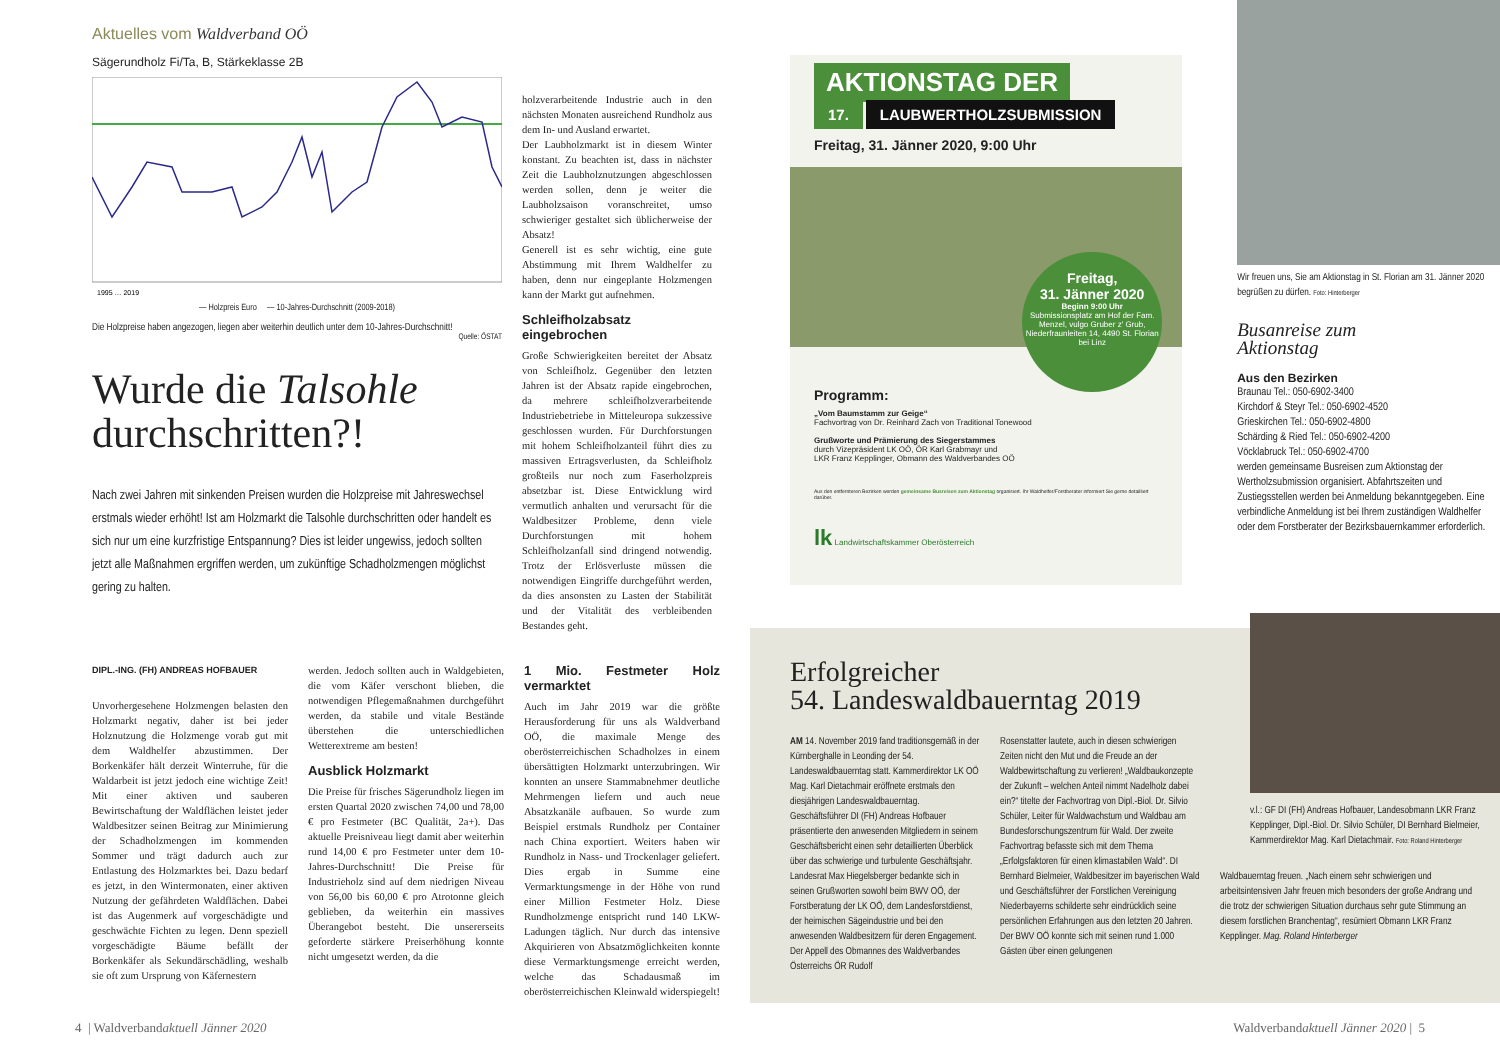Aktuelles vom Waldverband OÖ
Sägerundholz Fi/Ta, B, Stärkeklasse 2B
1995 … 2019
— Holzpreis Euro — 10-Jahres-Durchschnitt (2009-2018)
Die Holzpreise haben angezogen, liegen aber weiterhin deutlich unter dem 10-Jahres-Durchschnitt!
Quelle: ÖSTAT
Wurde die Talsohle durchschritten?!
Nach zwei Jahren mit sinkenden Preisen wurden die Holzpreise mit Jahreswechsel erstmals wieder erhöht! Ist am Holzmarkt die Talsohle durchschritten oder handelt es sich nur um eine kurzfristige Entspannung? Dies ist leider ungewiss, jedoch sollten jetzt alle Maßnahmen ergriffen werden, um zukünftige Schadholzmengen möglichst gering zu halten.
holzverarbeitende Industrie auch in den nächsten Monaten ausreichend Rundholz aus dem In- und Ausland erwartet.
Der Laubholzmarkt ist in diesem Winter konstant. Zu beachten ist, dass in nächster Zeit die Laubholznutzungen abgeschlossen werden sollen, denn je weiter die Laubholzsaison voranschreitet, umso schwieriger gestaltet sich üblicherweise der Absatz!
Generell ist es sehr wichtig, eine gute Abstimmung mit Ihrem Waldhelfer zu haben, denn nur eingeplante Holzmengen kann der Markt gut aufnehmen.
Schleifholzabsatz eingebrochen
Große Schwierigkeiten bereitet der Absatz von Schleifholz. Gegenüber den letzten Jahren ist der Absatz rapide eingebrochen, da mehrere schleifholzverarbeitende Industriebetriebe in Mitteleuropa sukzessive geschlossen wurden. Für Durchforstungen mit hohem Schleifholzanteil führt dies zu massiven Ertragsverlusten, da Schleifholz großteils nur noch zum Faserholzpreis absetzbar ist. Diese Entwicklung wird vermutlich anhalten und verursacht für die Waldbesitzer Probleme, denn viele Durchforstungen mit hohem Schleifholzanfall sind dringend notwendig. Trotz der Erlösverluste müssen die notwendigen Eingriffe durchgeführt werden, da dies ansonsten zu Lasten der Stabilität und der Vitalität des verbleibenden Bestandes geht.
DIPL.-ING. (FH) ANDREAS HOFBAUER
Unvorhergesehene Holzmengen belasten den Holzmarkt negativ, daher ist bei jeder Holznutzung die Holzmenge vorab gut mit dem Waldhelfer abzustimmen. Der Borkenkäfer hält derzeit Winterruhe, für die Waldarbeit ist jetzt jedoch eine wichtige Zeit! Mit einer aktiven und sauberen Bewirtschaftung der Waldflächen leistet jeder Waldbesitzer seinen Beitrag zur Minimierung der Schadholzmengen im kommenden Sommer und trägt dadurch auch zur Entlastung des Holzmarktes bei. Dazu bedarf es jetzt, in den Wintermonaten, einer aktiven Nutzung der gefährdeten Waldflächen. Dabei ist das Augenmerk auf vorgeschädigte und geschwächte Fichten zu legen. Denn speziell vorgeschädigte Bäume befällt der Borkenkäfer als Sekundärschädling, weshalb sie oft zum Ursprung von Käfernestern
werden. Jedoch sollten auch in Waldgebieten, die vom Käfer verschont blieben, die notwendigen Pflegemaßnahmen durchgeführt werden, da stabile und vitale Bestände überstehen die unterschiedlichen Wetterextreme am besten!
Ausblick Holzmarkt
Die Preise für frisches Sägerundholz liegen im ersten Quartal 2020 zwischen 74,00 und 78,00 € pro Festmeter (BC Qualität, 2a+). Das aktuelle Preisniveau liegt damit aber weiterhin rund 14,00 € pro Festmeter unter dem 10-Jahres-Durchschnitt! Die Preise für Industrieholz sind auf dem niedrigen Niveau von 56,00 bis 60,00 € pro Atrotonne gleich geblieben, da weiterhin ein massives Überangebot besteht. Die unsererseits geforderte stärkere Preiserhöhung konnte nicht umgesetzt werden, da die
1 Mio. Festmeter Holz vermarktet
Auch im Jahr 2019 war die größte Herausforderung für uns als Waldverband OÖ, die maximale Menge des oberösterreichischen Schadholzes in einem übersättigten Holzmarkt unterzubringen. Wir konnten an unsere Stammabnehmer deutliche Mehrmengen liefern und auch neue Absatzkanäle aufbauen. So wurde zum Beispiel erstmals Rundholz per Container nach China exportiert. Weiters haben wir Rundholz in Nass- und Trockenlager geliefert. Dies ergab in Summe eine Vermarktungsmenge in der Höhe von rund einer Million Festmeter Holz. Diese Rundholzmenge entspricht rund 140 LKW-Ladungen täglich. Nur durch das intensive Akquirieren von Absatzmöglichkeiten konnte diese Vermarktungsmenge erreicht werden, welche das Schadausmaß im oberösterreichischen Kleinwald widerspiegelt!
4 | Waldverbandaktuell Jänner 2020
AKTIONSTAG DER
17. LAUBWERTHOLZSUBMISSION
Freitag, 31. Jänner 2020, 9:00 Uhr
Freitag,
31. Jänner 2020
Beginn 9:00 Uhr
Submissionsplatz am Hof der Fam. Menzel, vulgo Gruber z' Grub, Niederfraunleiten 14, 4490 St. Florian bei Linz
Programm:
„Vom Baumstamm zur Geige“
Fachvortrag von Dr. Reinhard Zach von Traditional Tonewood
Grußworte und Prämierung des Siegerstammes
durch Vizepräsident LK OÖ, ÖR Karl Grabmayr und
LKR Franz Kepplinger, Obmann des Waldverbandes OÖ
Aus den entfernteren Bezirken werden gemeinsame Busreisen zum Aktionstag organisiert. Ihr Waldhelfer/Forstberater informiert Sie gerne detailliert darüber.
lk Landwirtschaftskammer Oberösterreich
Wir freuen uns, Sie am Aktionstag in St. Florian am 31. Jänner 2020 begrüßen zu dürfen. Foto: Hinterberger
Busanreise zum
Aktionstag
Aus den Bezirken
Braunau Tel.: 050-6902-3400
Kirchdorf & Steyr Tel.: 050-6902-4520
Grieskirchen Tel.: 050-6902-4800
Schärding & Ried Tel.: 050-6902-4200
Vöcklabruck Tel.: 050-6902-4700
werden gemeinsame Busreisen zum Aktionstag der Wertholzsubmission organisiert. Abfahrtszeiten und Zustiegsstellen werden bei Anmeldung bekanntgegeben. Eine verbindliche Anmeldung ist bei Ihrem zuständigen Waldhelfer oder dem Forstberater der Bezirksbauernkammer erforderlich.
Erfolgreicher
54. Landeswaldbauerntag 2019
AM 14. November 2019 fand traditionsgemäß in der Kürnberghalle in Leonding der 54. Landeswaldbauerntag statt. Kammerdirektor LK OÖ Mag. Karl Dietachmair eröffnete erstmals den diesjährigen Landeswaldbauerntag. Geschäftsführer DI (FH) Andreas Hofbauer präsentierte den anwesenden Mitgliedern in seinem Geschäftsbericht einen sehr detaillierten Überblick über das schwierige und turbulente Geschäftsjahr. Landesrat Max Hiegelsberger bedankte sich in seinen Grußworten sowohl beim BWV OÖ, der Forstberatung der LK OÖ, dem Landesforstdienst, der heimischen Sägeindustrie und bei den anwesenden Waldbesitzern für deren Engagement. Der Appell des Obmannes des Waldverbandes Österreichs ÖR Rudolf
Rosenstatter lautete, auch in diesen schwierigen Zeiten nicht den Mut und die Freude an der Waldbewirtschaftung zu verlieren! „Waldbaukonzepte der Zukunft – welchen Anteil nimmt Nadelholz dabei ein?“ titelte der Fachvortrag von Dipl.-Biol. Dr. Silvio Schüler, Leiter für Waldwachstum und Waldbau am Bundesforschungszentrum für Wald. Der zweite Fachvortrag befasste sich mit dem Thema „Erfolgsfaktoren für einen klimastabilen Wald“. DI Bernhard Bielmeier, Waldbesitzer im bayerischen Wald und Geschäftsführer der Forstlichen Vereinigung Niederbayerns schilderte sehr eindrücklich seine persönlichen Erfahrungen aus den letzten 20 Jahren. Der BWV OÖ konnte sich mit seinen rund 1.000 Gästen über einen gelungenen
v.l.: GF DI (FH) Andreas Hofbauer, Landesobmann LKR Franz Kepplinger, Dipl.-Biol. Dr. Silvio Schüler, DI Bernhard Bielmeier, Kammerdirektor Mag. Karl Dietachmair. Foto: Roland Hinterberger
Waldbauerntag freuen. „Nach einem sehr schwierigen und arbeitsintensiven Jahr freuen mich besonders der große Andrang und die trotz der schwierigen Situation durchaus sehr gute Stimmung an diesem forstlichen Branchentag“, resümiert Obmann LKR Franz Kepplinger. Mag. Roland Hinterberger
Waldverbandaktuell Jänner 2020 | 5